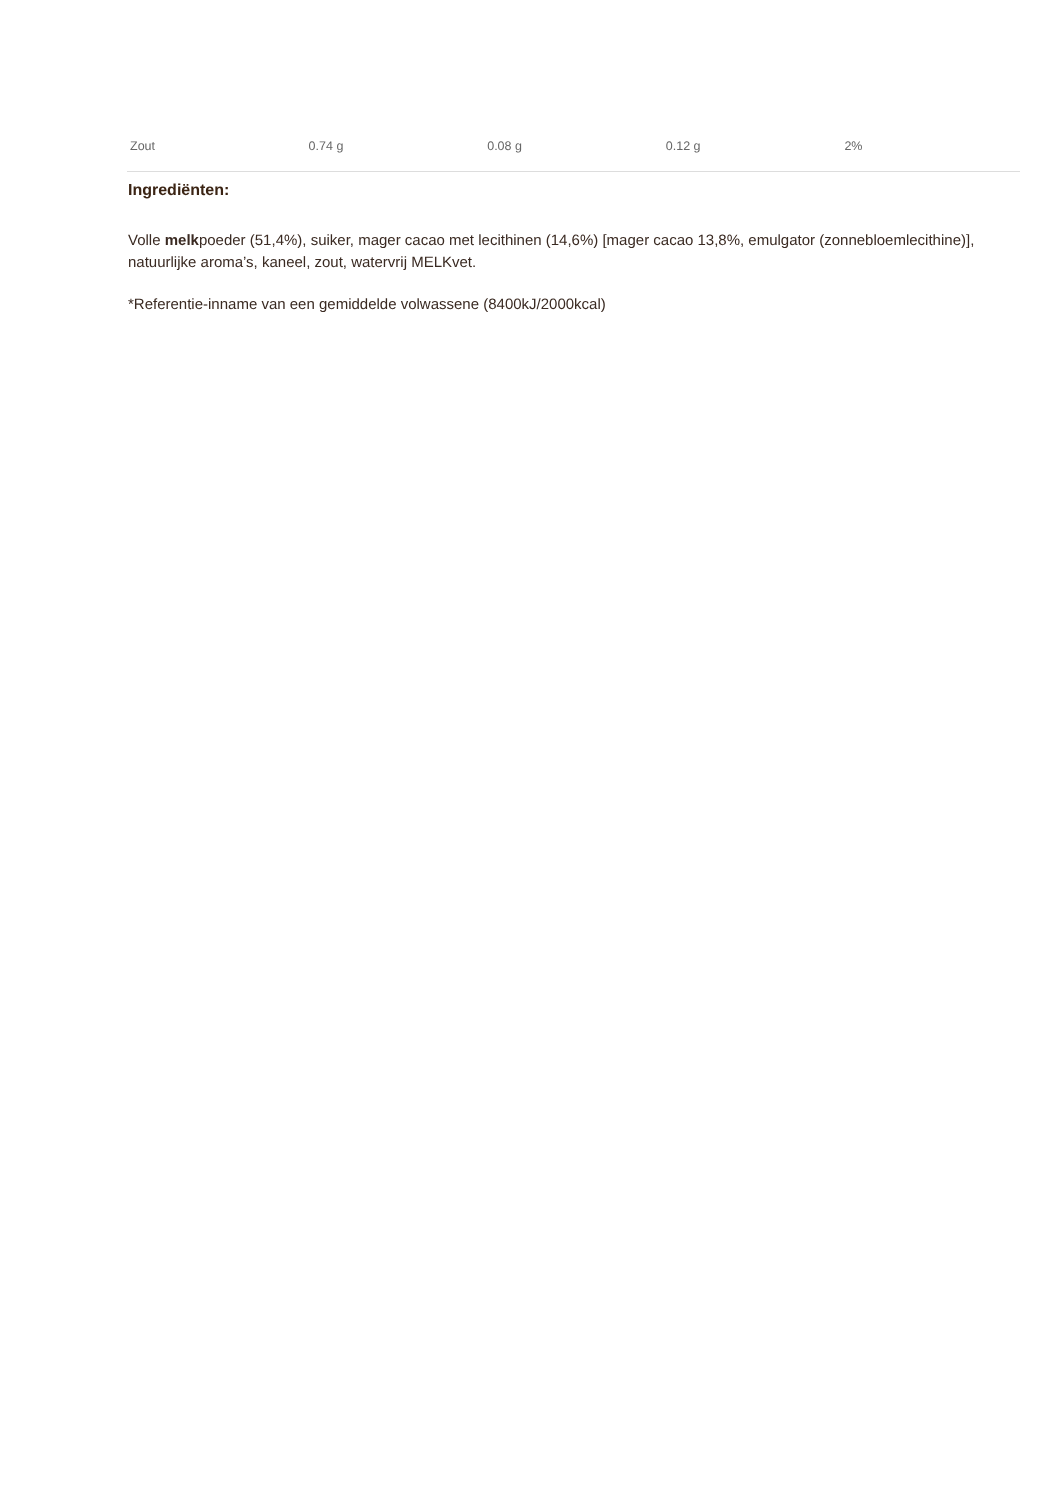| Zout | 0.74 g | 0.08 g | 0.12 g | 2% |
Ingrediënten:
Volle melkpoeder (51,4%), suiker, mager cacao met lecithinen (14,6%) [mager cacao 13,8%, emulgator (zonnebloemlecithine)], natuurlijke aroma’s, kaneel, zout, watervrij MELKvet.
*Referentie-inname van een gemiddelde volwassene (8400kJ/2000kcal)